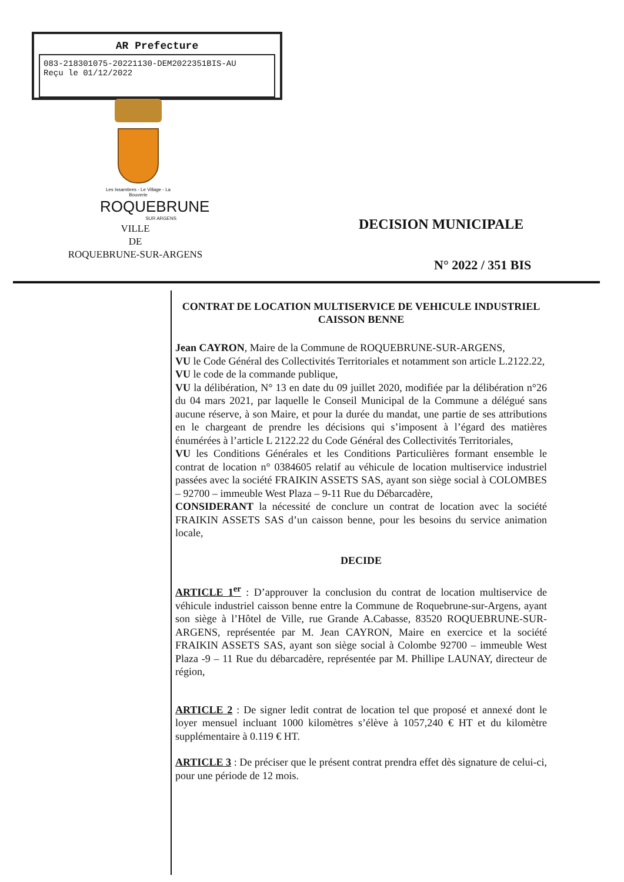AR Prefecture
083-218301075-20221130-DEM2022351BIS-AU
Reçu le 01/12/2022
Les Issambres - Le Village - La Bouverie
ROQUEBRUNE
SUR ARGENS
VILLE
DE
ROQUEBRUNE-SUR-ARGENS
DECISION MUNICIPALE
N° 2022 / 351 BIS
CONTRAT DE LOCATION MULTISERVICE DE VEHICULE INDUSTRIEL
CAISSON BENNE
Jean CAYRON, Maire de la Commune de ROQUEBRUNE-SUR-ARGENS,
VU le Code Général des Collectivités Territoriales et notamment son article L.2122.22,
VU le code de la commande publique,
VU la délibération, N° 13 en date du 09 juillet 2020, modifiée par la délibération n°26 du 04 mars 2021, par laquelle le Conseil Municipal de la Commune a délégué sans aucune réserve, à son Maire, et pour la durée du mandat, une partie de ses attributions en le chargeant de prendre les décisions qui s’imposent à l’égard des matières énumérées à l’article L 2122.22 du Code Général des Collectivités Territoriales,
VU les Conditions Générales et les Conditions Particulières formant ensemble le contrat de location n° 0384605 relatif au véhicule de location multiservice industriel passées avec la société FRAIKIN ASSETS SAS, ayant son siège social à COLOMBES – 92700 – immeuble West Plaza – 9-11 Rue du Débarcadère,
CONSIDERANT la nécessité de conclure un contrat de location avec la société FRAIKIN ASSETS SAS d’un caisson benne, pour les besoins du service animation locale,
DECIDE
ARTICLE 1<sup>er</sup> : D’approuver la conclusion du contrat de location multiservice de véhicule industriel caisson benne entre la Commune de Roquebrune-sur-Argens, ayant son siège à l’Hôtel de Ville, rue Grande A.Cabasse, 83520 ROQUEBRUNE-SUR-ARGENS, représentée par M. Jean CAYRON, Maire en exercice et la société FRAIKIN ASSETS SAS, ayant son siège social à Colombe 92700 – immeuble West Plaza -9 – 11 Rue du débarcadère, représentée par M. Phillipe LAUNAY, directeur de région,
ARTICLE 2 : De signer ledit contrat de location tel que proposé et annexé dont le loyer mensuel incluant 1000 kilomètres s’élève à 1057,240 € HT et du kilomètre supplémentaire à 0.119 € HT.
ARTICLE 3 : De préciser que le présent contrat prendra effet dès signature de celui-ci, pour une période de 12 mois.